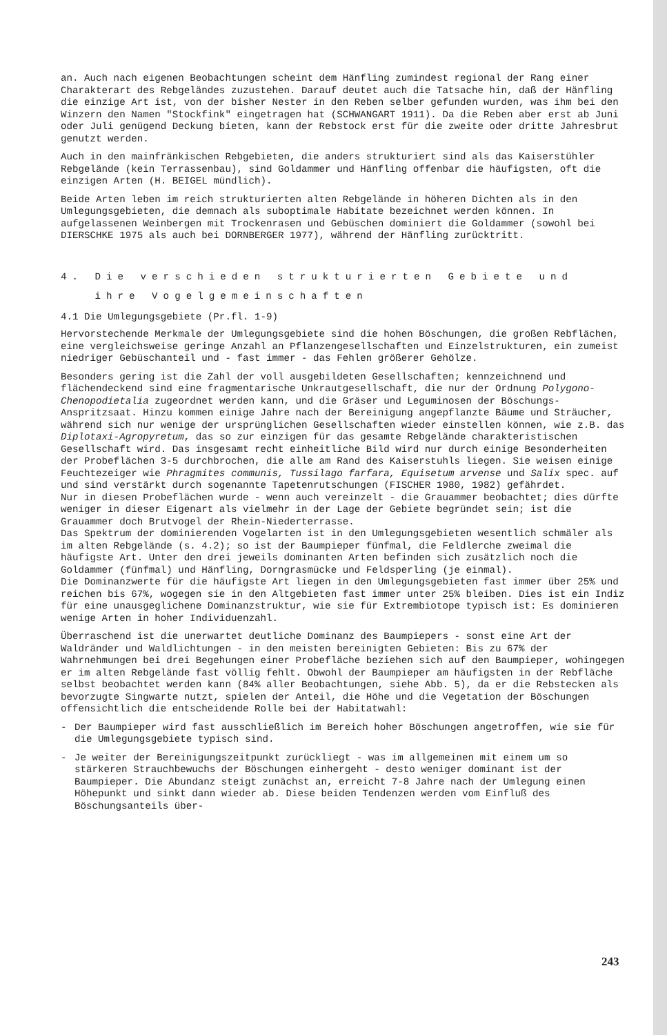an. Auch nach eigenen Beobachtungen scheint dem Hänfling zumindest regional der Rang einer Charakterart des Rebgeländes zuzustehen. Darauf deutet auch die Tatsache hin, daß der Hänfling die einzige Art ist, von der bisher Nester in den Reben selber gefunden wurden, was ihm bei den Winzern den Namen "Stockfink" eingetragen hat (SCHWANGART 1911). Da die Reben aber erst ab Juni oder Juli genügend Deckung bieten, kann der Rebstock erst für die zweite oder dritte Jahresbrut genutzt werden.
Auch in den mainfränkischen Rebgebieten, die anders strukturiert sind als das Kaiserstühler Rebgelände (kein Terrassenbau), sind Goldammer und Hänfling offenbar die häufigsten, oft die einzigen Arten (H. BEIGEL mündlich).
Beide Arten leben im reich strukturierten alten Rebgelände in höheren Dichten als in den Umlegungsgebieten, die demnach als suboptimale Habitate bezeichnet werden können. In aufgelassenen Weinbergen mit Trockenrasen und Gebüschen dominiert die Goldammer (sowohl bei DIERSCHKE 1975 als auch bei DORNBERGER 1977), während der Hänfling zurücktritt.
4. Die verschieden strukturierten Gebiete und
ihre Vogelgemeinschaften
4.1 Die Umlegungsgebiete (Pr.fl. 1-9)
Hervorstechende Merkmale der Umlegungsgebiete sind die hohen Böschungen, die großen Rebflächen, eine vergleichsweise geringe Anzahl an Pflanzengesellschaften und Einzelstrukturen, ein zumeist niedriger Gebüschanteil und - fast immer - das Fehlen größerer Gehölze.
Besonders gering ist die Zahl der voll ausgebildeten Gesellschaften; kennzeichnend und flächendeckend sind eine fragmentarische Unkrautgesellschaft, die nur der Ordnung Polygono-Chenopodietalia zugeordnet werden kann, und die Gräser und Leguminosen der Böschungs-Anspritzsaat. Hinzu kommen einige Jahre nach der Bereinigung angepflanzte Bäume und Sträucher, während sich nur wenige der ursprünglichen Gesellschaften wieder einstellen können, wie z.B. das Diplotaxi-Agropyretum, das so zur einzigen für das gesamte Rebgelände charakteristischen Gesellschaft wird. Das insgesamt recht einheitliche Bild wird nur durch einige Besonderheiten der Probeflächen 3-5 durchbrochen, die alle am Rand des Kaiserstuhls liegen. Sie weisen einige Feuchtezeiger wie Phragmites communis, Tussilago farfara, Equisetum arvense und Salix spec. auf und sind verstärkt durch sogenannte Tapetenrutschungen (FISCHER 1980, 1982) gefährdet.
Nur in diesen Probeflächen wurde - wenn auch vereinzelt - die Grauammer beobachtet; dies dürfte weniger in dieser Eigenart als vielmehr in der Lage der Gebiete begründet sein; ist die Grauammer doch Brutvogel der Rhein-Niederterrasse.
Das Spektrum der dominierenden Vogelarten ist in den Umlegungsgebieten wesentlich schmäler als im alten Rebgelände (s. 4.2); so ist der Baumpieper fünfmal, die Feldlerche zweimal die häufigste Art. Unter den drei jeweils dominanten Arten befinden sich zusätzlich noch die Goldammer (fünfmal) und Hänfling, Dorngrasmücke und Feldsperling (je einmal).
Die Dominanzwerte für die häufigste Art liegen in den Umlegungsgebieten fast immer über 25% und reichen bis 67%, wogegen sie in den Altgebieten fast immer unter 25% bleiben. Dies ist ein Indiz für eine unausgeglichene Dominanzstruktur, wie sie für Extrembiotope typisch ist: Es dominieren wenige Arten in hoher Individuenzahl.
Überraschend ist die unerwartet deutliche Dominanz des Baumpiepers - sonst eine Art der Waldränder und Waldlichtungen - in den meisten bereinigten Gebieten: Bis zu 67% der Wahrnehmungen bei drei Begehungen einer Probefläche beziehen sich auf den Baumpieper, wohingegen er im alten Rebgelände fast völlig fehlt. Obwohl der Baumpieper am häufigsten in der Rebfläche selbst beobachtet werden kann (84% aller Beobachtungen, siehe Abb. 5), da er die Rebstecken als bevorzugte Singwarte nutzt, spielen der Anteil, die Höhe und die Vegetation der Böschungen offensichtlich die entscheidende Rolle bei der Habitatwahl:
- Der Baumpieper wird fast ausschließlich im Bereich hoher Böschungen angetroffen, wie sie für die Umlegungsgebiete typisch sind.
- Je weiter der Bereinigungszeitpunkt zurückliegt - was im allgemeinen mit einem um so stärkeren Strauchbewuchs der Böschungen einhergeht - desto weniger dominant ist der Baumpieper. Die Abundanz steigt zunächst an, erreicht 7-8 Jahre nach der Umlegung einen Höhepunkt und sinkt dann wieder ab. Diese beiden Tendenzen werden vom Einfluß des Böschungsanteils über-
243